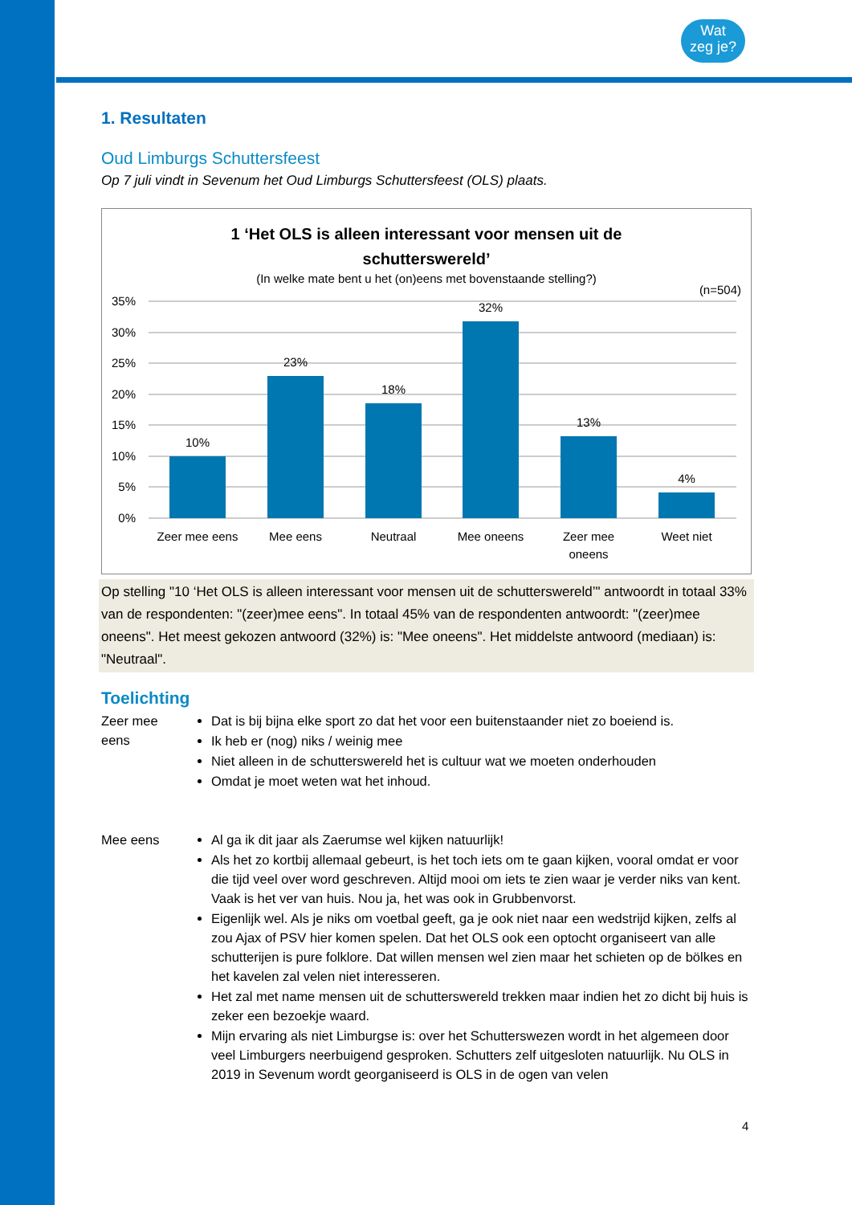Wat
zeg je?
1. Resultaten
Oud Limburgs Schuttersfeest
Op 7 juli vindt in Sevenum het Oud Limburgs Schuttersfeest (OLS) plaats.
1 ‘Het OLS is alleen interessant voor mensen uit de
schutterswereld’
(In welke mate bent u het (on)eens met bovenstaande stelling?)
(n=504)
35%
30%
25%
20%
15%
10%
5%
0%
10%
23%
18%
32%
13%
4%
Zeer mee eens
Mee eens
Neutraal
Mee oneens
Zeer mee
oneens
Weet niet
Op stelling "10 ‘Het OLS is alleen interessant voor mensen uit de schutterswereld’" antwoordt in totaal 33% van de respondenten: "(zeer)mee eens". In totaal 45% van de respondenten antwoordt: "(zeer)mee oneens". Het meest gekozen antwoord (32%) is: "Mee oneens". Het middelste antwoord (mediaan) is: "Neutraal".
Toelichting
Zeer mee eens
Dat is bij bijna elke sport zo dat het voor een buitenstaander niet zo boeiend is.
Ik heb er (nog) niks / weinig mee
Niet alleen in de schutterswereld het is cultuur wat we moeten onderhouden
Omdat je moet weten wat het inhoud.
Mee eens Al ga ik dit jaar als Zaerumse wel kijken natuurlijk!
Als het zo kortbij allemaal gebeurt, is het toch iets om te gaan kijken, vooral omdat er voor die tijd veel over word geschreven. Altijd mooi om iets te zien waar je verder niks van kent. Vaak is het ver van huis. Nou ja, het was ook in Grubbenvorst.
Eigenlijk wel. Als je niks om voetbal geeft, ga je ook niet naar een wedstrijd kijken, zelfs al zou Ajax of PSV hier komen spelen. Dat het OLS ook een optocht organiseert van alle schutterijen is pure folklore. Dat willen mensen wel zien maar het schieten op de bölkes en het kavelen zal velen niet interesseren.
Het zal met name mensen uit de schutterswereld trekken maar indien het zo dicht bij huis is zeker een bezoekje waard.
Mijn ervaring als niet Limburgse is: over het Schutterswezen wordt in het algemeen door veel Limburgers neerbuigend gesproken. Schutters zelf uitgesloten natuurlijk. Nu OLS in 2019 in Sevenum wordt georganiseerd is OLS in de ogen van velen
4